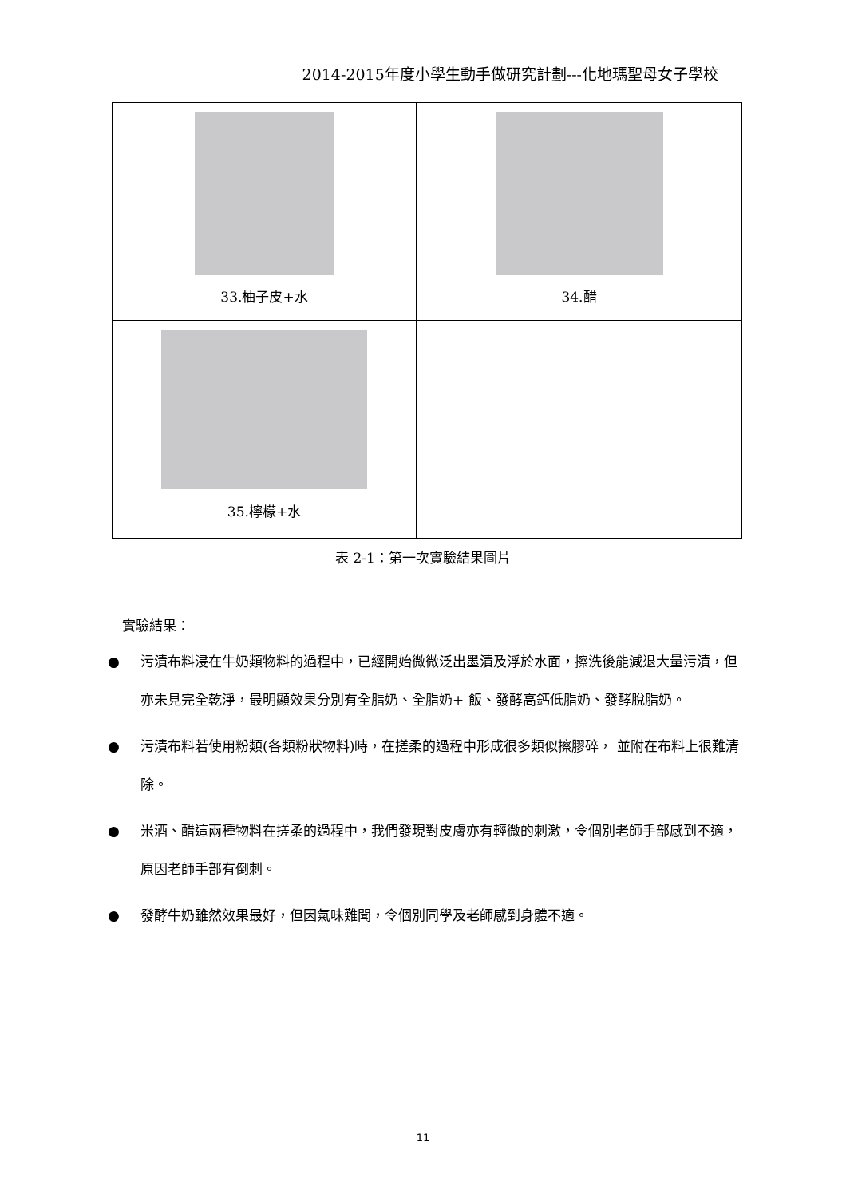2014-2015年度小學生動手做研究計劃---化地瑪聖母女子學校
| 33.柚子皮+水 | 34.醋 |
| 35.檸檬+水 | |
表 2-1：第一次實驗結果圖片
實驗結果：
● 污漬布料浸在牛奶類物料的過程中，已經開始微微泛出墨漬及浮於水面，擦洗後能減退大量污漬，但亦未見完全乾淨，最明顯效果分別有全脂奶、全脂奶+ 飯、發酵高鈣低脂奶、發酵脫脂奶。
● 污漬布料若使用粉類(各類粉狀物料)時，在搓柔的過程中形成很多類似擦膠碎， 並附在布料上很難清除。
● 米酒、醋這兩種物料在搓柔的過程中，我們發現對皮膚亦有輕微的刺激，令個別老師手部感到不適，原因老師手部有倒刺。
● 發酵牛奶雖然效果最好，但因氣味難聞，令個別同學及老師感到身體不適。
11